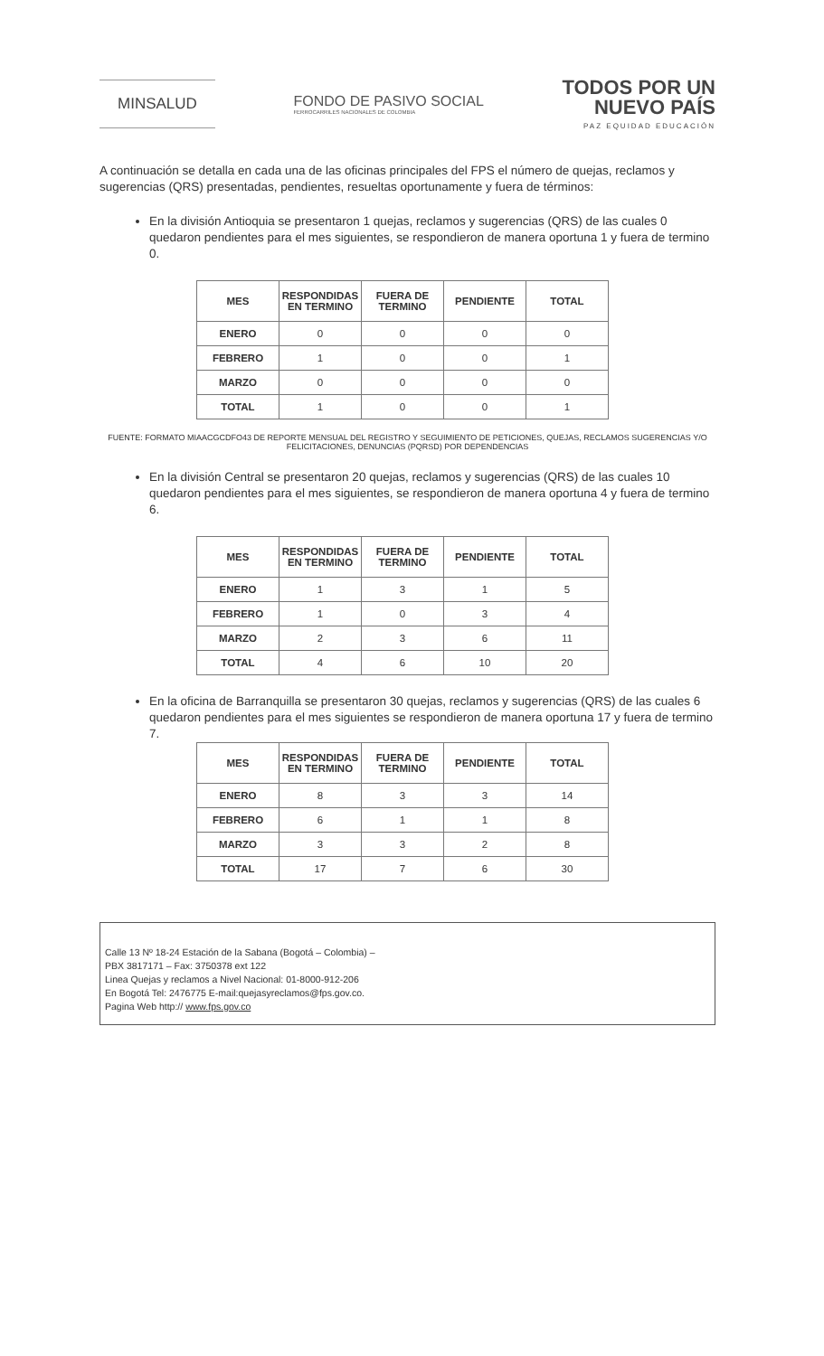MINSALUD
FONDO DE PASIVO SOCIAL
FERROCARRILES NACIONALES DE COLOMBIA
TODOS POR UN
NUEVO PAÍS
PAZ EQUIDAD EDUCACIÓN
A continuación se detalla en cada una de las oficinas principales del FPS el número de quejas, reclamos y sugerencias (QRS) presentadas, pendientes, resueltas oportunamente y fuera de términos:
En la división Antioquia se presentaron 1 quejas, reclamos y sugerencias (QRS) de las cuales 0 quedaron pendientes para el mes siguientes, se respondieron de manera oportuna 1 y fuera de termino 0.
| MES | RESPONDIDAS EN TERMINO | FUERA DE TERMINO | PENDIENTE | TOTAL |
| --- | --- | --- | --- | --- |
| ENERO | 0 | 0 | 0 | 0 |
| FEBRERO | 1 | 0 | 0 | 1 |
| MARZO | 0 | 0 | 0 | 0 |
| TOTAL | 1 | 0 | 0 | 1 |
FUENTE: FORMATO MIAACGCDFO43 DE REPORTE MENSUAL DEL REGISTRO Y SEGUIMIENTO DE PETICIONES, QUEJAS, RECLAMOS SUGERENCIAS Y/O FELICITACIONES, DENUNCIAS (PQRSD) POR DEPENDENCIAS
En la división Central se presentaron 20 quejas, reclamos y sugerencias (QRS) de las cuales 10 quedaron pendientes para el mes siguientes, se respondieron de manera oportuna 4 y fuera de termino 6.
| MES | RESPONDIDAS EN TERMINO | FUERA DE TERMINO | PENDIENTE | TOTAL |
| --- | --- | --- | --- | --- |
| ENERO | 1 | 3 | 1 | 5 |
| FEBRERO | 1 | 0 | 3 | 4 |
| MARZO | 2 | 3 | 6 | 11 |
| TOTAL | 4 | 6 | 10 | 20 |
En la oficina de Barranquilla se presentaron 30 quejas, reclamos y sugerencias (QRS) de las cuales 6 quedaron pendientes para el mes siguientes se respondieron de manera oportuna 17 y fuera de termino 7.
| MES | RESPONDIDAS EN TERMINO | FUERA DE TERMINO | PENDIENTE | TOTAL |
| --- | --- | --- | --- | --- |
| ENERO | 8 | 3 | 3 | 14 |
| FEBRERO | 6 | 1 | 1 | 8 |
| MARZO | 3 | 3 | 2 | 8 |
| TOTAL | 17 | 7 | 6 | 30 |
Calle 13 Nº 18-24 Estación de la Sabana (Bogotá – Colombia) –
PBX 3817171 – Fax: 3750378 ext 122
Linea Quejas y reclamos a Nivel Nacional: 01-8000-912-206
En Bogotá Tel: 2476775 E-mail:quejasyreclamos@fps.gov.co.
Pagina Web http:// www.fps.gov.co